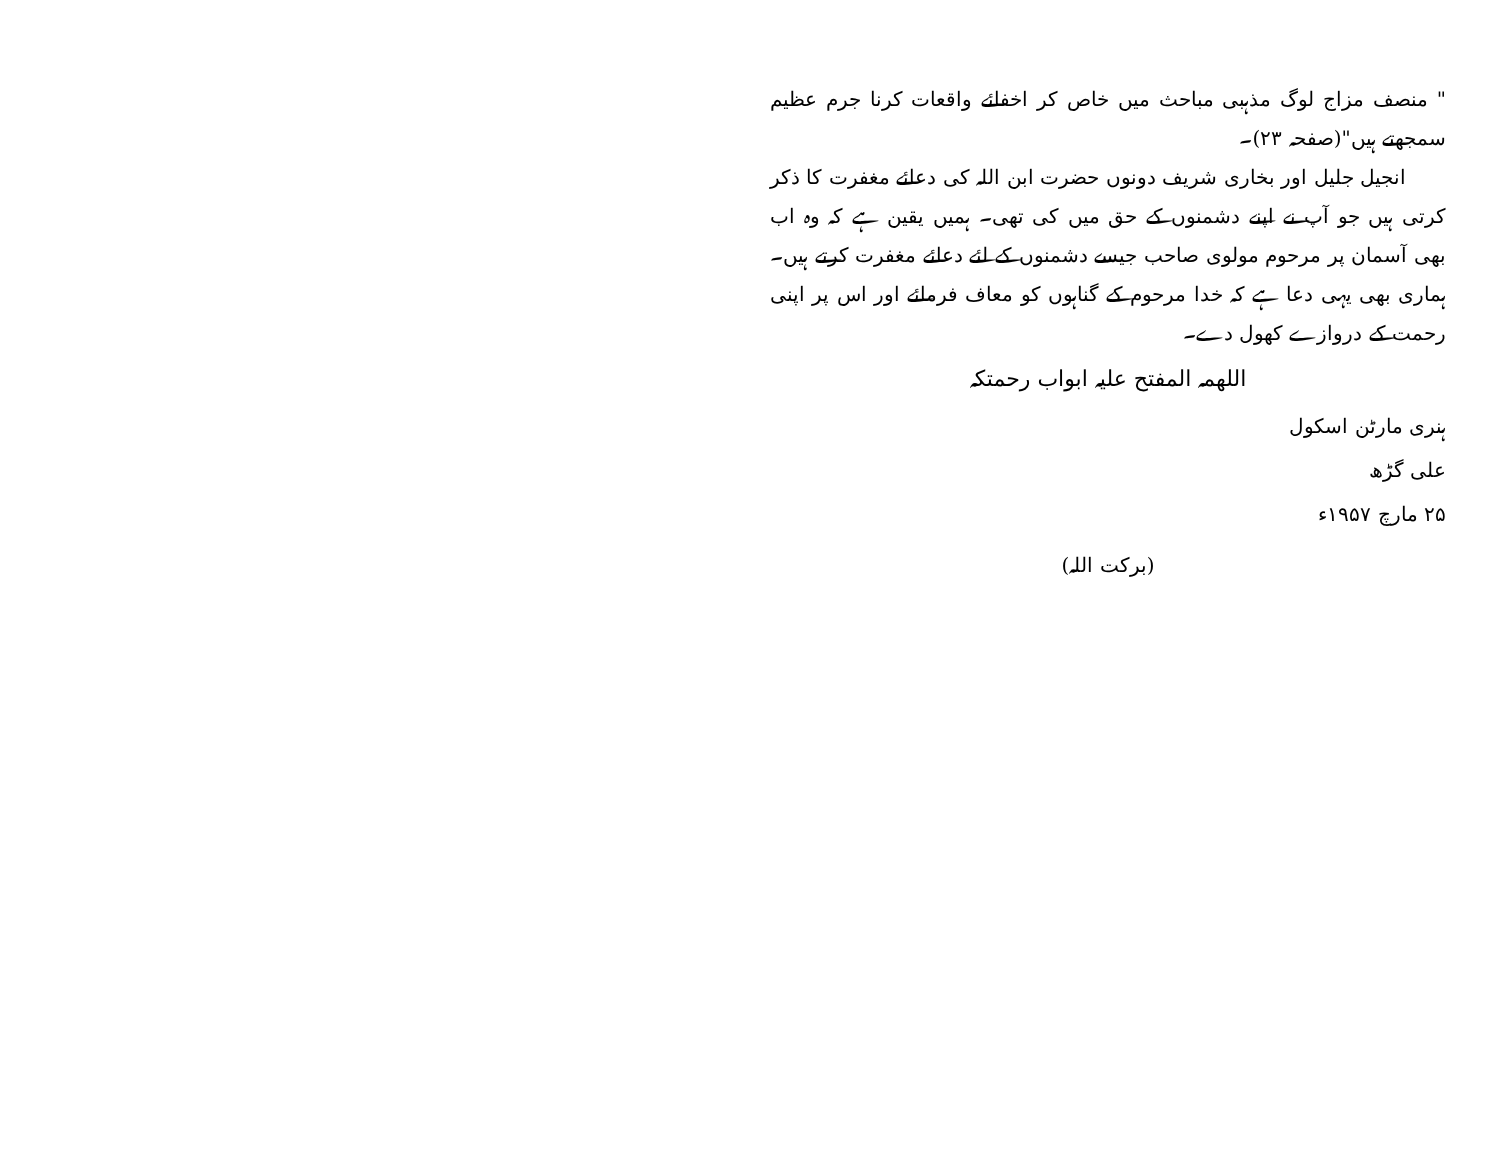" منصف مزاج لوگ مذہبی مباحث میں خاص کر اخفائے واقعات کرنا جرم عظیم سمجھتے ہیں"(صفحہ ۲۳)۔
انجیل جلیل اور بخاری شریف دونوں حضرت ابن اللہ کی دعائے مغفرت کا ذکر کرتی ہیں جو آپ نے اپنے دشمنوں کے حق میں کی تھی۔ ہمیں یقین ہے کہ وہ اب بھی آسمان پر مرحوم مولوی صاحب جیسے دشمنوں کے لئے دعائے مغفرت کرتے ہیں۔ ہماری بھی یہی دعا ہے کہ خدا مرحوم کے گناہوں کو معاف فرمائے اور اس پر اپنی رحمت کے دروازے کھول دے۔
اللهمہ المفتح علیہ ابواب رحمتکہ
ہنری مارٹن اسکول
علی گڑھ
۲۵ مارچ ۱۹۵۷ء
(برکت اللہ)